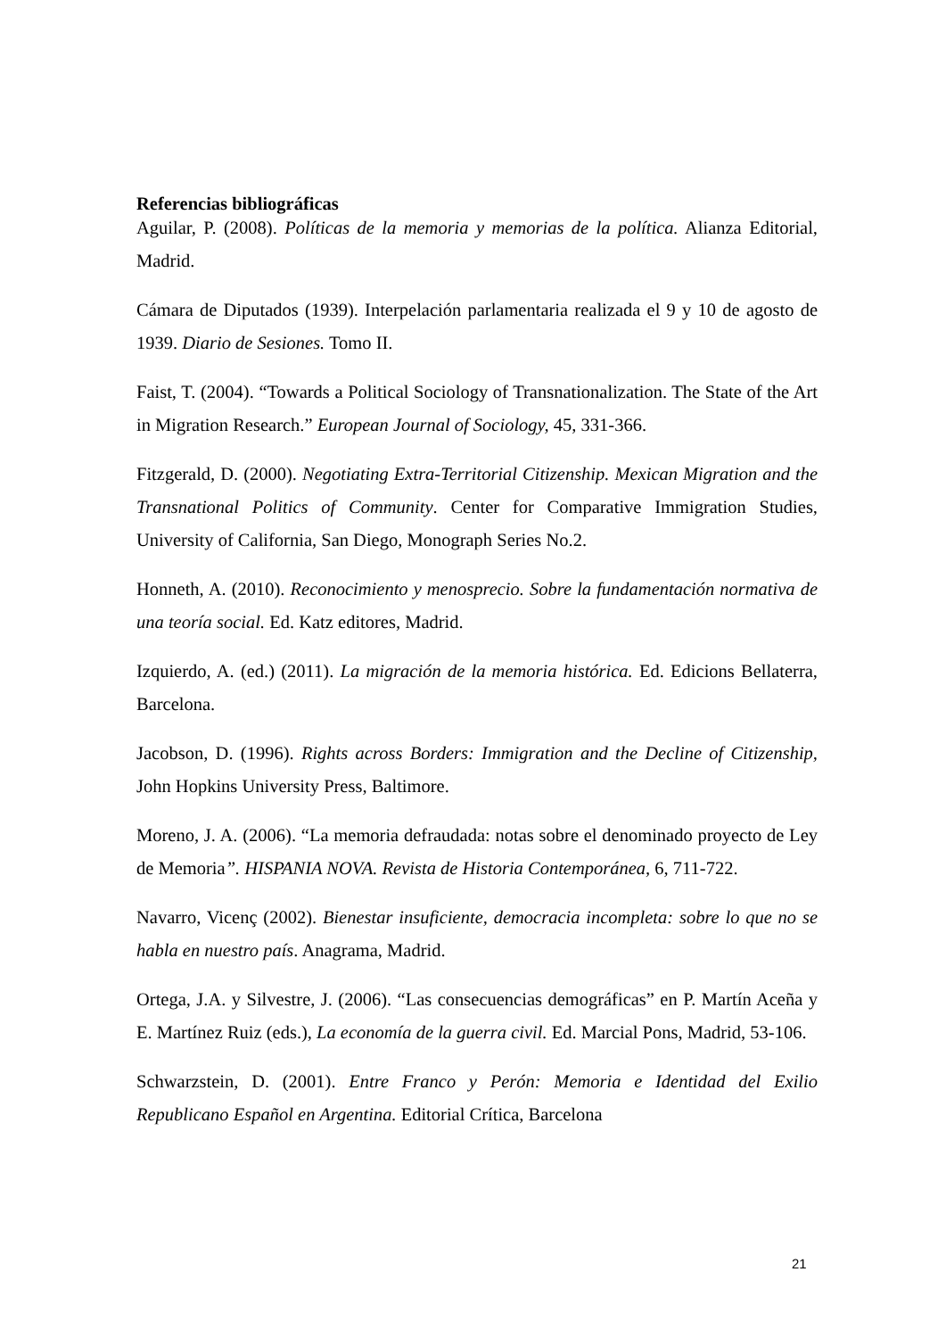Referencias bibliográficas
Aguilar, P. (2008). Políticas de la memoria y memorias de la política. Alianza Editorial, Madrid.
Cámara de Diputados (1939). Interpelación parlamentaria realizada el 9 y 10 de agosto de 1939. Diario de Sesiones. Tomo II.
Faist, T. (2004). “Towards a Political Sociology of Transnationalization. The State of the Art in Migration Research.” European Journal of Sociology, 45, 331-366.
Fitzgerald, D. (2000). Negotiating Extra-Territorial Citizenship. Mexican Migration and the Transnational Politics of Community. Center for Comparative Immigration Studies, University of California, San Diego, Monograph Series No.2.
Honneth, A. (2010). Reconocimiento y menosprecio. Sobre la fundamentación normativa de una teoría social. Ed. Katz editores, Madrid.
Izquierdo, A. (ed.) (2011). La migración de la memoria histórica. Ed. Edicions Bellaterra, Barcelona.
Jacobson, D. (1996). Rights across Borders: Immigration and the Decline of Citizenship, John Hopkins University Press, Baltimore.
Moreno, J. A. (2006). “La memoria defraudada: notas sobre el denominado proyecto de Ley de Memoria”. HISPANIA NOVA. Revista de Historia Contemporánea, 6, 711-722.
Navarro, Vicenç (2002). Bienestar insuficiente, democracia incompleta: sobre lo que no se habla en nuestro país. Anagrama, Madrid.
Ortega, J.A. y Silvestre, J. (2006). “Las consecuencias demográficas” en P. Martín Aceña y E. Martínez Ruiz (eds.), La economía de la guerra civil. Ed. Marcial Pons, Madrid, 53-106.
Schwarzstein, D. (2001). Entre Franco y Perón: Memoria e Identidad del Exilio Republicano Español en Argentina. Editorial Crítica, Barcelona
21